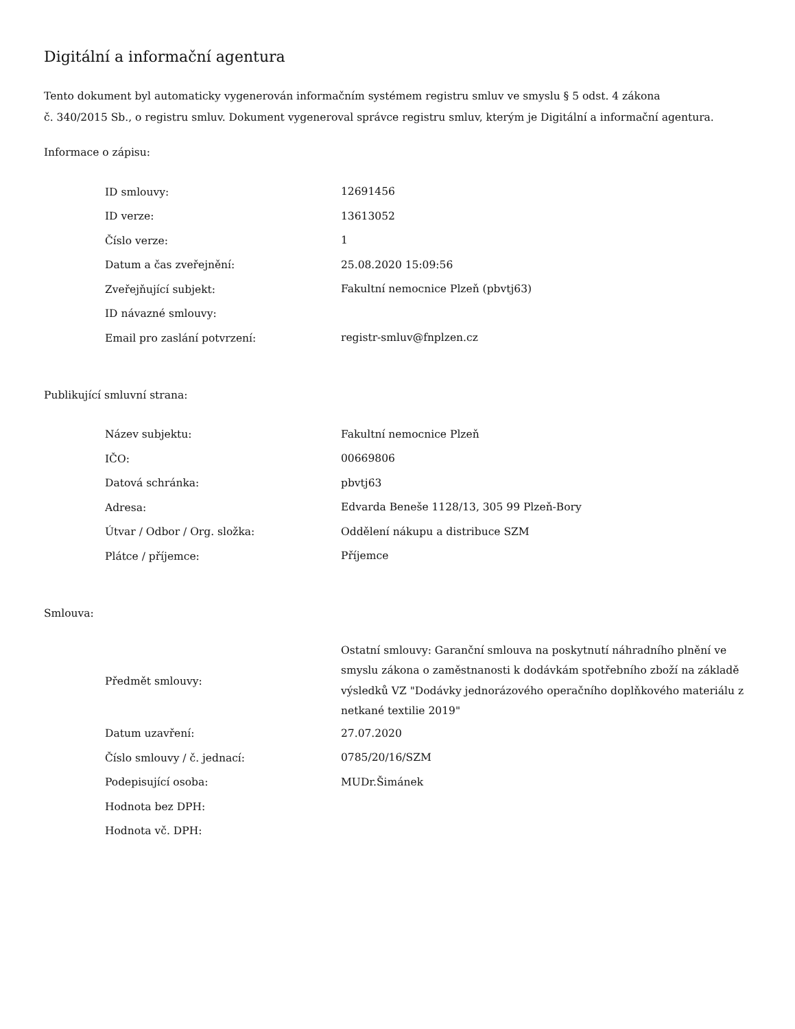Digitální a informační agentura
Tento dokument byl automaticky vygenerován informačním systémem registru smluv ve smyslu § 5 odst. 4 zákona
č. 340/2015 Sb., o registru smluv. Dokument vygeneroval správce registru smluv, kterým je Digitální a informační agentura.
Informace o zápisu:
| ID smlouvy: | 12691456 |
| ID verze: | 13613052 |
| Číslo verze: | 1 |
| Datum a čas zveřejnění: | 25.08.2020 15:09:56 |
| Zveřejňující subjekt: | Fakultní nemocnice Plzeň (pbvtj63) |
| ID návazné smlouvy: | |
| Email pro zaslání potvrzení: | registr-smluv@fnplzen.cz |
Publikující smluvní strana:
| Název subjektu: | Fakultní nemocnice Plzeň |
| IČO: | 00669806 |
| Datová schránka: | pbvtj63 |
| Adresa: | Edvarda Beneše 1128/13, 305 99 Plzeň-Bory |
| Útvar / Odbor / Org. složka: | Oddělení nákupu a distribuce SZM |
| Plátce / příjemce: | Příjemce |
Smlouva:
| Předmět smlouvy: | Ostatní smlouvy: Garanční smlouva na poskytnutí náhradního plnění ve smyslu zákona o zaměstnanosti k dodávkám spotřebního zboží na základě výsledků VZ "Dodávky jednorázového operačního doplňkového materiálu z netkané textilie 2019" |
| Datum uzavření: | 27.07.2020 |
| Číslo smlouvy / č. jednací: | 0785/20/16/SZM |
| Podepisující osoba: | MUDr.Šimánek |
| Hodnota bez DPH: | |
| Hodnota vč. DPH: | |